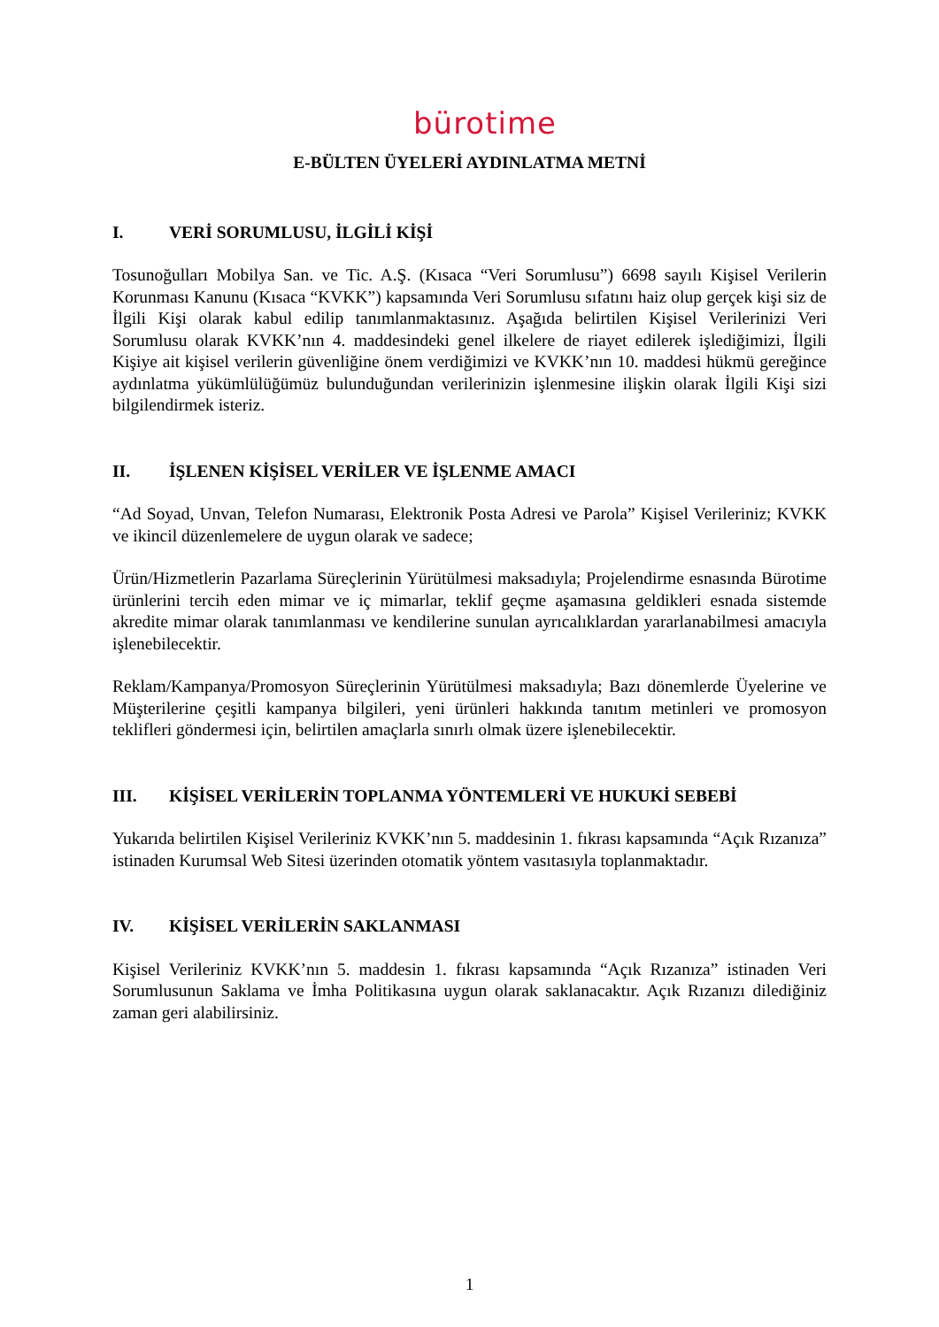bürotime
E-BÜLTEN ÜYELERİ AYDINLATMA METNİ
I. VERİ SORUMLUSU, İLGİLİ KİŞİ
Tosunoğulları Mobilya San. ve Tic. A.Ş. (Kısaca “Veri Sorumlusu”) 6698 sayılı Kişisel Verilerin Korunması Kanunu (Kısaca “KVKK”) kapsamında Veri Sorumlusu sıfatını haiz olup gerçek kişi siz de İlgili Kişi olarak kabul edilip tanımlanmaktasınız. Aşağıda belirtilen Kişisel Verilerinizi Veri Sorumlusu olarak KVKK’nın 4. maddesindeki genel ilkelere de riayet edilerek işlediğimizi, İlgili Kişiye ait kişisel verilerin güvenliğine önem verdiğimizi ve KVKK’nın 10. maddesi hükmü gereğince aydınlatma yükümlülüğümüz bulunduğundan verilerinizin işlenmesine ilişkin olarak İlgili Kişi sizi bilgilendirmek isteriz.
II. İŞLENEN KİŞİSEL VERİLER VE İŞLENME AMACI
“Ad Soyad, Unvan, Telefon Numarası, Elektronik Posta Adresi ve Parola” Kişisel Verileriniz; KVKK ve ikincil düzenlemelere de uygun olarak ve sadece;
Ürün/Hizmetlerin Pazarlama Süreçlerinin Yürütülmesi maksadıyla; Projelendirme esnasında Bürotime ürünlerini tercih eden mimar ve iç mimarlar, teklif geçme aşamasına geldikleri esnada sistemde akredite mimar olarak tanımlanması ve kendilerine sunulan ayrıcalıklardan yararlanabilmesi amacıyla işlenebilecektir.
Reklam/Kampanya/Promosyon Süreçlerinin Yürütülmesi maksadıyla; Bazı dönemlerde Üyelerine ve Müşterilerine çeşitli kampanya bilgileri, yeni ürünleri hakkında tanıtım metinleri ve promosyon teklifleri göndermesi için, belirtilen amaçlarla sınırlı olmak üzere işlenebilecektir.
III. KİŞİSEL VERİLERİN TOPLANMA YÖNTEMLERİ VE HUKUKİ SEBEBİ
Yukarıda belirtilen Kişisel Verileriniz KVKK’nın 5. maddesinin 1. fıkrası kapsamında “Açık Rızanıza” istinaden Kurumsal Web Sitesi üzerinden otomatik yöntem vasıtasıyla toplanmaktadır.
IV. KİŞİSEL VERİLERİN SAKLANMASI
Kişisel Verileriniz KVKK’nın 5. maddesin 1. fıkrası kapsamında “Açık Rızanıza” istinaden Veri Sorumlusunun Saklama ve İmha Politikasına uygun olarak saklanacaktır. Açık Rızanızı dilediğiniz zaman geri alabilirsiniz.
1